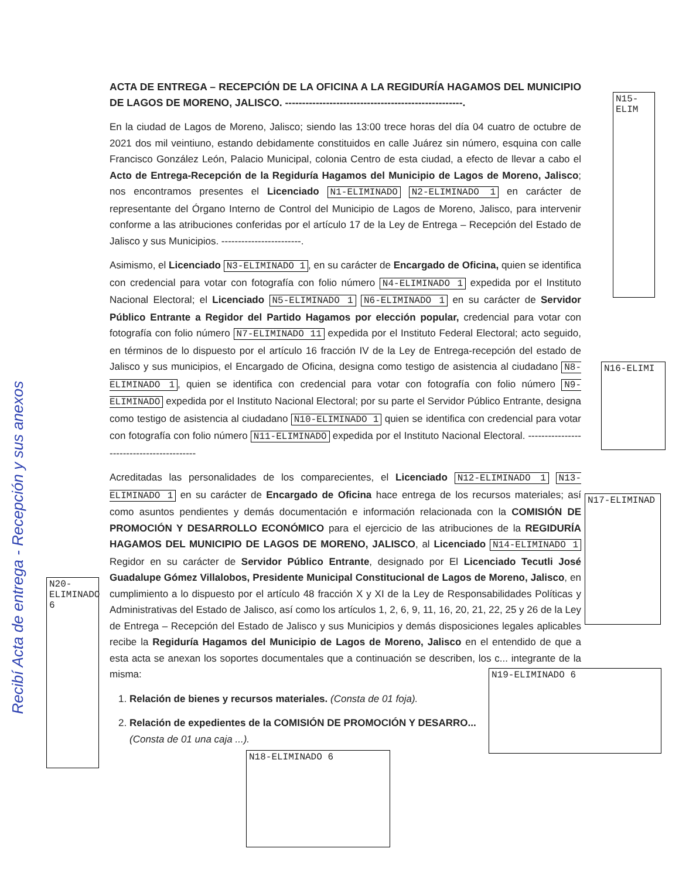ACTA DE ENTREGA – RECEPCIÓN DE LA OFICINA A LA REGIDURÍA HAGAMOS DEL MUNICIPIO DE LAGOS DE MORENO, JALISCO. ----------------------------------------------------.
En la ciudad de Lagos de Moreno, Jalisco; siendo las 13:00 trece horas del día 04 cuatro de octubre de 2021 dos mil veintiuno, estando debidamente constituidos en calle Juárez sin número, esquina con calle Francisco González León, Palacio Municipal, colonia Centro de esta ciudad, a efecto de llevar a cabo el Acto de Entrega-Recepción de la Regiduría Hagamos del Municipio de Lagos de Moreno, Jalisco; nos encontramos presentes el Licenciado N1-ELIMINADO N2-ELIMINADO 1 en carácter de representante del Órgano Interno de Control del Municipio de Lagos de Moreno, Jalisco, para intervenir conforme a las atribuciones conferidas por el artículo 17 de la Ley de Entrega – Recepción del Estado de Jalisco y sus Municipios. ------------------------.
Asimismo, el Licenciado N3-ELIMINADO 1, en su carácter de Encargado de Oficina, quien se identifica con credencial para votar con fotografía con folio número N4-ELIMINADO 1 expedida por el Instituto Nacional Electoral; el Licenciado N5-ELIMINADO 1 N6-ELIMINADO 1 en su carácter de Servidor Público Entrante a Regidor del Partido Hagamos por elección popular, credencial para votar con fotografía con folio número N7-ELIMINADO 11 expedida por el Instituto Federal Electoral; acto seguido, en términos de lo dispuesto por el artículo 16 fracción IV de la Ley de Entrega-recepción del estado de Jalisco y sus municipios, el Encargado de Oficina, designa como testigo de asistencia al ciudadano N8-ELIMINADO 1, quien se identifica con credencial para votar con fotografía con folio número N9-ELIMINADO expedida por el Instituto Nacional Electoral; por su parte el Servidor Público Entrante, designa como testigo de asistencia al ciudadano N10-ELIMINADO 1 quien se identifica con credencial para votar con fotografía con folio número N11-ELIMINADO expedida por el Instituto Nacional Electoral. ------------------------------------------
Acreditadas las personalidades de los comparecientes, el Licenciado N12-ELIMINADO 1 N13-ELIMINADO 1 en su carácter de Encargado de Oficina hace entrega de los recursos materiales; así como asuntos pendientes y demás documentación e información relacionada con la COMISIÓN DE PROMOCIÓN Y DESARROLLO ECONÓMICO para el ejercicio de las atribuciones de la REGIDURÍA HAGAMOS DEL MUNICIPIO DE LAGOS DE MORENO, JALISCO, al Licenciado N14-ELIMINADO 1 Regidor en su carácter de Servidor Público Entrante, designado por El Licenciado Tecutli José Guadalupe Gómez Villalobos, Presidente Municipal Constitucional de Lagos de Moreno, Jalisco, en cumplimiento a lo dispuesto por el artículo 48 fracción X y XI de la Ley de Responsabilidades Políticas y Administrativas del Estado de Jalisco, así como los artículos 1, 2, 6, 9, 11, 16, 20, 21, 22, 25 y 26 de la Ley de Entrega – Recepción del Estado de Jalisco y sus Municipios y demás disposiciones legales aplicables recibe la Regiduría Hagamos del Municipio de Lagos de Moreno, Jalisco en el entendido de que a esta acta se anexan los soportes documentales que a continuación se describen, los c... integrante de la misma:
1. Relación de bienes y recursos materiales. (Consta de 01 foja).
2. Relación de expedientes de la COMISIÓN DE PROMOCIÓN Y DESARRO...
(Consta de 01 una caja ...).
N15-ELIM
N16-ELIMI
N17-ELIMINAD
N19-ELIMINADO 6
N18-ELIMINADO 6
N20-ELIMINADO 6
Recibí Acta de entrega - Recepción y sus anexos